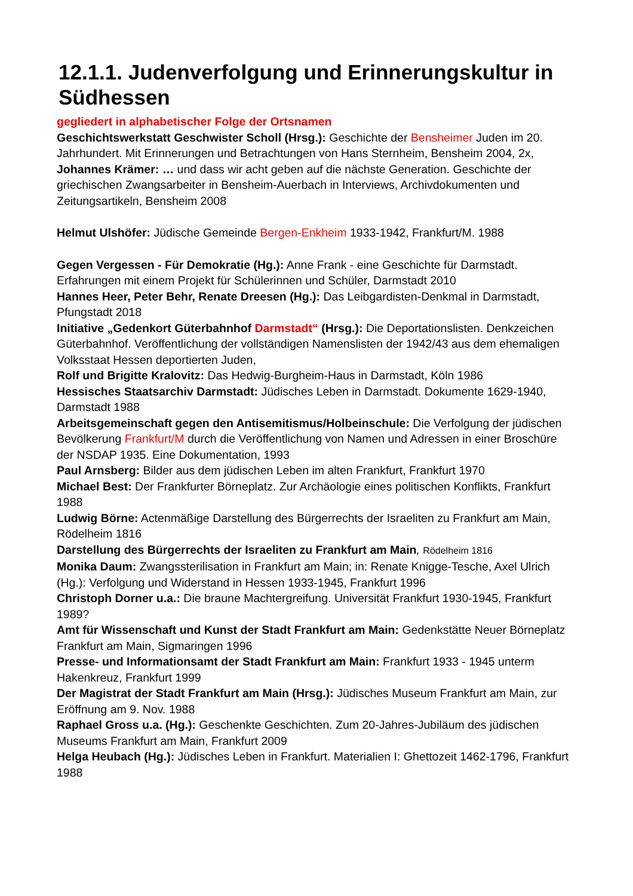12.1.1. Judenverfolgung und Erinnerungskultur in Südhessen
gegliedert in alphabetischer Folge der Ortsnamen
Geschichtswerkstatt Geschwister Scholl (Hrsg.): Geschichte der Bensheimer Juden im 20. Jahrhundert. Mit Erinnerungen und Betrachtungen von Hans Sternheim, Bensheim 2004, 2x,
Johannes Krämer: … und dass wir acht geben auf die nächste Generation. Geschichte der griechischen Zwangsarbeiter in Bensheim-Auerbach in Interviews, Archivdokumenten und Zeitungsartikeln, Bensheim 2008
Helmut Ulshöfer: Jüdische Gemeinde Bergen-Enkheim 1933-1942, Frankfurt/M. 1988
Gegen Vergessen - Für Demokratie (Hg.): Anne Frank - eine Geschichte für Darmstadt. Erfahrungen mit einem Projekt für Schülerinnen und Schüler, Darmstadt 2010
Hannes Heer, Peter Behr, Renate Dreesen (Hg.): Das Leibgardisten-Denkmal in Darmstadt, Pfungstadt 2018
Initiative „Gedenkort Güterbahnhof Darmstadt“ (Hrsg.): Die Deportationslisten. Denkzeichen Güterbahnhof. Veröffentlichung der vollständigen Namenslisten der 1942/43 aus dem ehemaligen Volksstaat Hessen deportierten Juden,
Rolf und Brigitte Kralovitz: Das Hedwig-Burgheim-Haus in Darmstadt, Köln 1986
Hessisches Staatsarchiv Darmstadt: Jüdisches Leben in Darmstadt. Dokumente 1629-1940, Darmstadt 1988
Arbeitsgemeinschaft gegen den Antisemitismus/Holbeinschule: Die Verfolgung der jüdischen Bevölkerung Frankfurt/M durch die Veröffentlichung von Namen und Adressen in einer Broschüre der NSDAP 1935. Eine Dokumentation, 1993
Paul Arnsberg: Bilder aus dem jüdischen Leben im alten Frankfurt, Frankfurt 1970
Michael Best: Der Frankfurter Börneplatz. Zur Archäologie eines politischen Konflikts, Frankfurt 1988
Ludwig Börne: Actenmäßige Darstellung des Bürgerrechts der Israeliten zu Frankfurt am Main, Rödelheim 1816
Darstellung des Bürgerrechts der Israeliten zu Frankfurt am Main, Rödelheim 1816
Monika Daum: Zwangssterilisation in Frankfurt am Main; in: Renate Knigge-Tesche, Axel Ulrich (Hg.): Verfolgung und Widerstand in Hessen 1933-1945, Frankfurt 1996
Christoph Dorner u.a.: Die braune Machtergreifung. Universität Frankfurt 1930-1945, Frankfurt 1989?
Amt für Wissenschaft und Kunst der Stadt Frankfurt am Main: Gedenkstätte Neuer Börneplatz Frankfurt am Main, Sigmaringen 1996
Presse- und Informationsamt der Stadt Frankfurt am Main: Frankfurt 1933 - 1945 unterm Hakenkreuz, Frankfurt 1999
Der Magistrat der Stadt Frankfurt am Main (Hrsg.): Jüdisches Museum Frankfurt am Main, zur Eröffnung am 9. Nov. 1988
Raphael Gross u.a. (Hg.): Geschenkte Geschichten. Zum 20-Jahres-Jubiläum des jüdischen Museums Frankfurt am Main, Frankfurt 2009
Helga Heubach (Hg.): Jüdisches Leben in Frankfurt. Materialien I: Ghettozeit 1462-1796, Frankfurt 1988